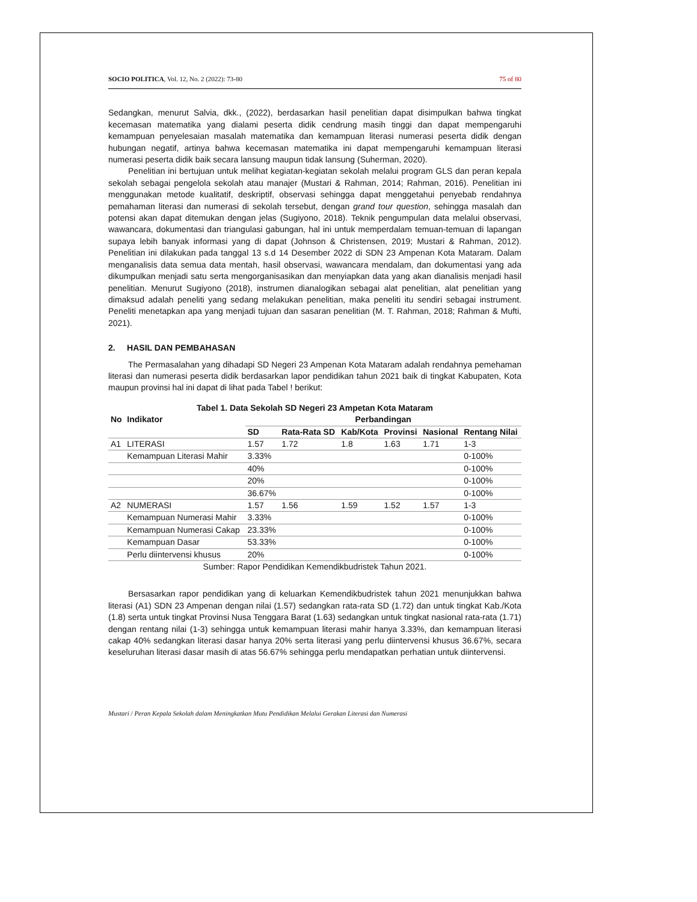SOCIO POLITICA, Vol. 12, No. 2 (2022): 73-80 75 of 80
Sedangkan, menurut Salvia, dkk., (2022), berdasarkan hasil penelitian dapat disimpulkan bahwa tingkat kecemasan matematika yang dialami peserta didik cendrung masih tinggi dan dapat mempengaruhi kemampuan penyelesaian masalah matematika dan kemampuan literasi numerasi peserta didik dengan hubungan negatif, artinya bahwa kecemasan matematika ini dapat mempengaruhi kemampuan literasi numerasi peserta didik baik secara lansung maupun tidak lansung (Suherman, 2020).
Penelitian ini bertujuan untuk melihat kegiatan-kegiatan sekolah melalui program GLS dan peran kepala sekolah sebagai pengelola sekolah atau manajer (Mustari & Rahman, 2014; Rahman, 2016). Penelitian ini menggunakan metode kualitatif, deskriptif, observasi sehingga dapat menggetahui penyebab rendahnya pemahaman literasi dan numerasi di sekolah tersebut, dengan grand tour question, sehingga masalah dan potensi akan dapat ditemukan dengan jelas (Sugiyono, 2018). Teknik pengumpulan data melalui observasi, wawancara, dokumentasi dan triangulasi gabungan, hal ini untuk memperdalam temuan-temuan di lapangan supaya lebih banyak informasi yang di dapat (Johnson & Christensen, 2019; Mustari & Rahman, 2012). Penelitian ini dilakukan pada tanggal 13 s.d 14 Desember 2022 di SDN 23 Ampenan Kota Mataram. Dalam menganalisis data semua data mentah, hasil observasi, wawancara mendalam, dan dokumentasi yang ada dikumpulkan menjadi satu serta mengorganisasikan dan menyiapkan data yang akan dianalisis menjadi hasil penelitian. Menurut Sugiyono (2018), instrumen dianalogikan sebagai alat penelitian, alat penelitian yang dimaksud adalah peneliti yang sedang melakukan penelitian, maka peneliti itu sendiri sebagai instrument. Peneliti menetapkan apa yang menjadi tujuan dan sasaran penelitian (M. T. Rahman, 2018; Rahman & Mufti, 2021).
2. HASIL DAN PEMBAHASAN
The Permasalahan yang dihadapi SD Negeri 23 Ampenan Kota Mataram adalah rendahnya pemehaman literasi dan numerasi peserta didik berdasarkan lapor pendidikan tahun 2021 baik di tingkat Kabupaten, Kota maupun provinsi hal ini dapat di lihat pada Tabel ! berikut:
Tabel 1. Data Sekolah SD Negeri 23 Ampetan Kota Mataram
| No | Indikator | Perbandingan | | | | | |
| --- | --- | --- | --- | --- | --- | --- | --- |
| | | SD | Rata-Rata SD | Kab/Kota | Provinsi | Nasional | Rentang Nilai |
| A1 | LITERASI | 1.57 | 1.72 | 1.8 | 1.63 | 1.71 | 1-3 |
| | Kemampuan Literasi Mahir | 3.33% | | | | | 0-100% |
| | | 40% | | | | | 0-100% |
| | | 20% | | | | | 0-100% |
| | | 36.67% | | | | | 0-100% |
| A2 | NUMERASI | 1.57 | 1.56 | 1.59 | 1.52 | 1.57 | 1-3 |
| | Kemampuan Numerasi Mahir | 3.33% | | | | | 0-100% |
| | Kemampuan Numerasi Cakap | 23.33% | | | | | 0-100% |
| | Kemampuan Dasar | 53.33% | | | | | 0-100% |
| | Perlu diintervensi khusus | 20% | | | | | 0-100% |
Sumber: Rapor Pendidikan Kemendikbudristek Tahun 2021.
Bersasarkan rapor pendidikan yang di keluarkan Kemendikbudristek tahun 2021 menunjukkan bahwa literasi (A1) SDN 23 Ampenan dengan nilai (1.57) sedangkan rata-rata SD (1.72) dan untuk tingkat Kab./Kota (1.8) serta untuk tingkat Provinsi Nusa Tenggara Barat (1.63) sedangkan untuk tingkat nasional rata-rata (1.71) dengan rentang nilai (1-3) sehingga untuk kemampuan literasi mahir hanya 3.33%, dan kemampuan literasi cakap 40% sedangkan literasi dasar hanya 20% serta literasi yang perlu diintervensi khusus 36.67%, secara keseluruhan literasi dasar masih di atas 56.67% sehingga perlu mendapatkan perhatian untuk diintervensi.
Mustari / Peran Kepala Sekolah dalam Meningkatkan Mutu Pendidikan Melalui Gerakan Literasi dan Numerasi